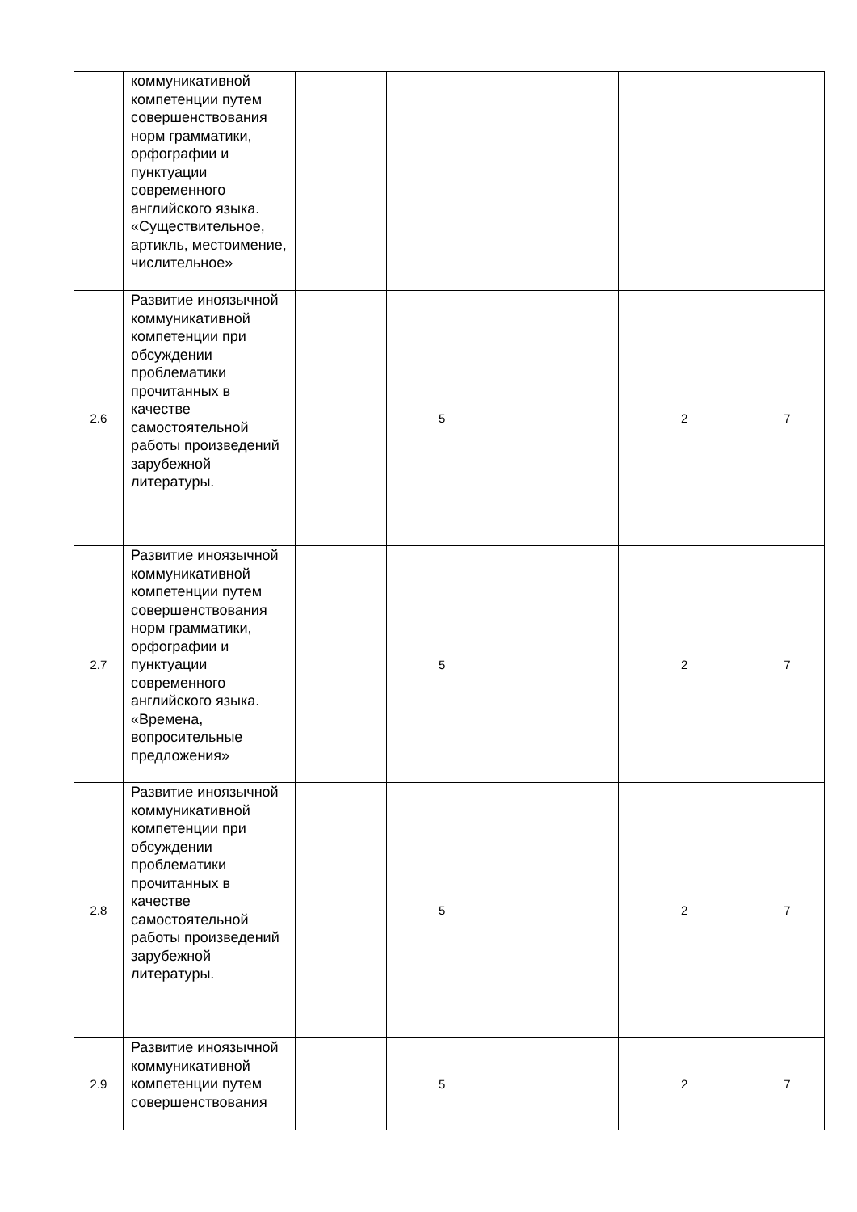| | коммуникативной компетенции путем совершенствования норм грамматики, орфографии и пунктуации современного английского языка. «Существительное, артикль, местоимение, числительное» | | | | | |
| 2.6 | Развитие иноязычной коммуникативной компетенции при обсуждении проблематики прочитанных в качестве самостоятельной работы произведений зарубежной литературы. | | 5 | | 2 | 7 |
| 2.7 | Развитие иноязычной коммуникативной компетенции путем совершенствования норм грамматики, орфографии и пунктуации современного английского языка. «Времена, вопросительные предложения» | | 5 | | 2 | 7 |
| 2.8 | Развитие иноязычной коммуникативной компетенции при обсуждении проблематики прочитанных в качестве самостоятельной работы произведений зарубежной литературы. | | 5 | | 2 | 7 |
| 2.9 | Развитие иноязычной коммуникативной компетенции путем совершенствования | | 5 | | 2 | 7 |